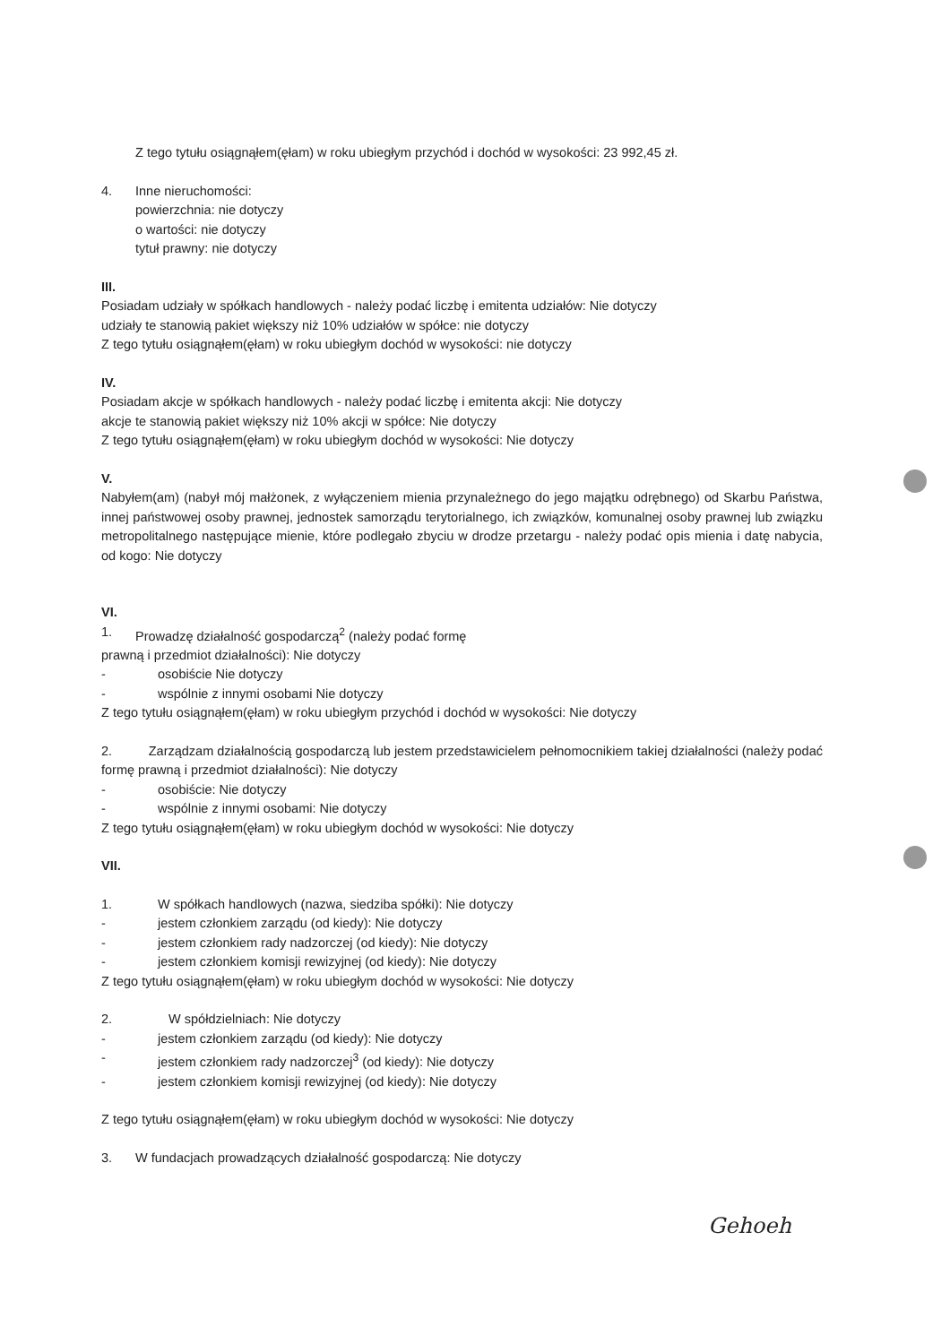Z tego tytułu osiągnąłem(ęłam) w roku ubiegłym przychód i dochód w wysokości: 23 992,45 zł.
4. Inne nieruchomości:
powierzchnia: nie dotyczy
o wartości: nie dotyczy
tytuł prawny: nie dotyczy
III.
Posiadam udziały w spółkach handlowych - należy podać liczbę i emitenta udziałów: Nie dotyczy
udziały te stanowią pakiet większy niż 10% udziałów w spółce: nie dotyczy
Z tego tytułu osiągnąłem(ęłam) w roku ubiegłym dochód w wysokości: nie dotyczy
IV.
Posiadam akcje w spółkach handlowych - należy podać liczbę i emitenta akcji: Nie dotyczy
akcje te stanowią pakiet większy niż 10% akcji w spółce: Nie dotyczy
Z tego tytułu osiągnąłem(ęłam) w roku ubiegłym dochód w wysokości: Nie dotyczy
V.
Nabyłem(am) (nabył mój małżonek, z wyłączeniem mienia przynależnego do jego majątku odrębnego) od Skarbu Państwa, innej państwowej osoby prawnej, jednostek samorządu terytorialnego, ich związków, komunalnej osoby prawnej lub związku metropolitalnego następujące mienie, które podlegało zbyciu w drodze przetargu - należy podać opis mienia i datę nabycia, od kogo: Nie dotyczy
VI.
1. Prowadzę działalność gospodarczą<sup>2</sup> (należy podać formę
prawną i przedmiot działalności): Nie dotyczy
- osobiście Nie dotyczy
- wspólnie z innymi osobami Nie dotyczy
Z tego tytułu osiągnąłem(ęłam) w roku ubiegłym przychód i dochód w wysokości: Nie dotyczy
2. Zarządzam działalnością gospodarczą lub jestem przedstawicielem pełnomocnikiem takiej działalności (należy podać formę prawną i przedmiot działalności): Nie dotyczy
- osobiście: Nie dotyczy
- wspólnie z innymi osobami: Nie dotyczy
Z tego tytułu osiągnąłem(ęłam) w roku ubiegłym dochód w wysokości: Nie dotyczy
VII.
1. W spółkach handlowych (nazwa, siedziba spółki): Nie dotyczy
- jestem członkiem zarządu (od kiedy): Nie dotyczy
- jestem członkiem rady nadzorczej (od kiedy): Nie dotyczy
- jestem członkiem komisji rewizyjnej (od kiedy): Nie dotyczy
Z tego tytułu osiągnąłem(ęłam) w roku ubiegłym dochód w wysokości: Nie dotyczy
2. W spółdzielniach: Nie dotyczy
- jestem członkiem zarządu (od kiedy): Nie dotyczy
- jestem członkiem rady nadzorczej<sup>3</sup> (od kiedy): Nie dotyczy
- jestem członkiem komisji rewizyjnej (od kiedy): Nie dotyczy
Z tego tytułu osiągnąłem(ęłam) w roku ubiegłym dochód w wysokości: Nie dotyczy
3. W fundacjach prowadzących działalność gospodarczą: Nie dotyczy
Gehoeh